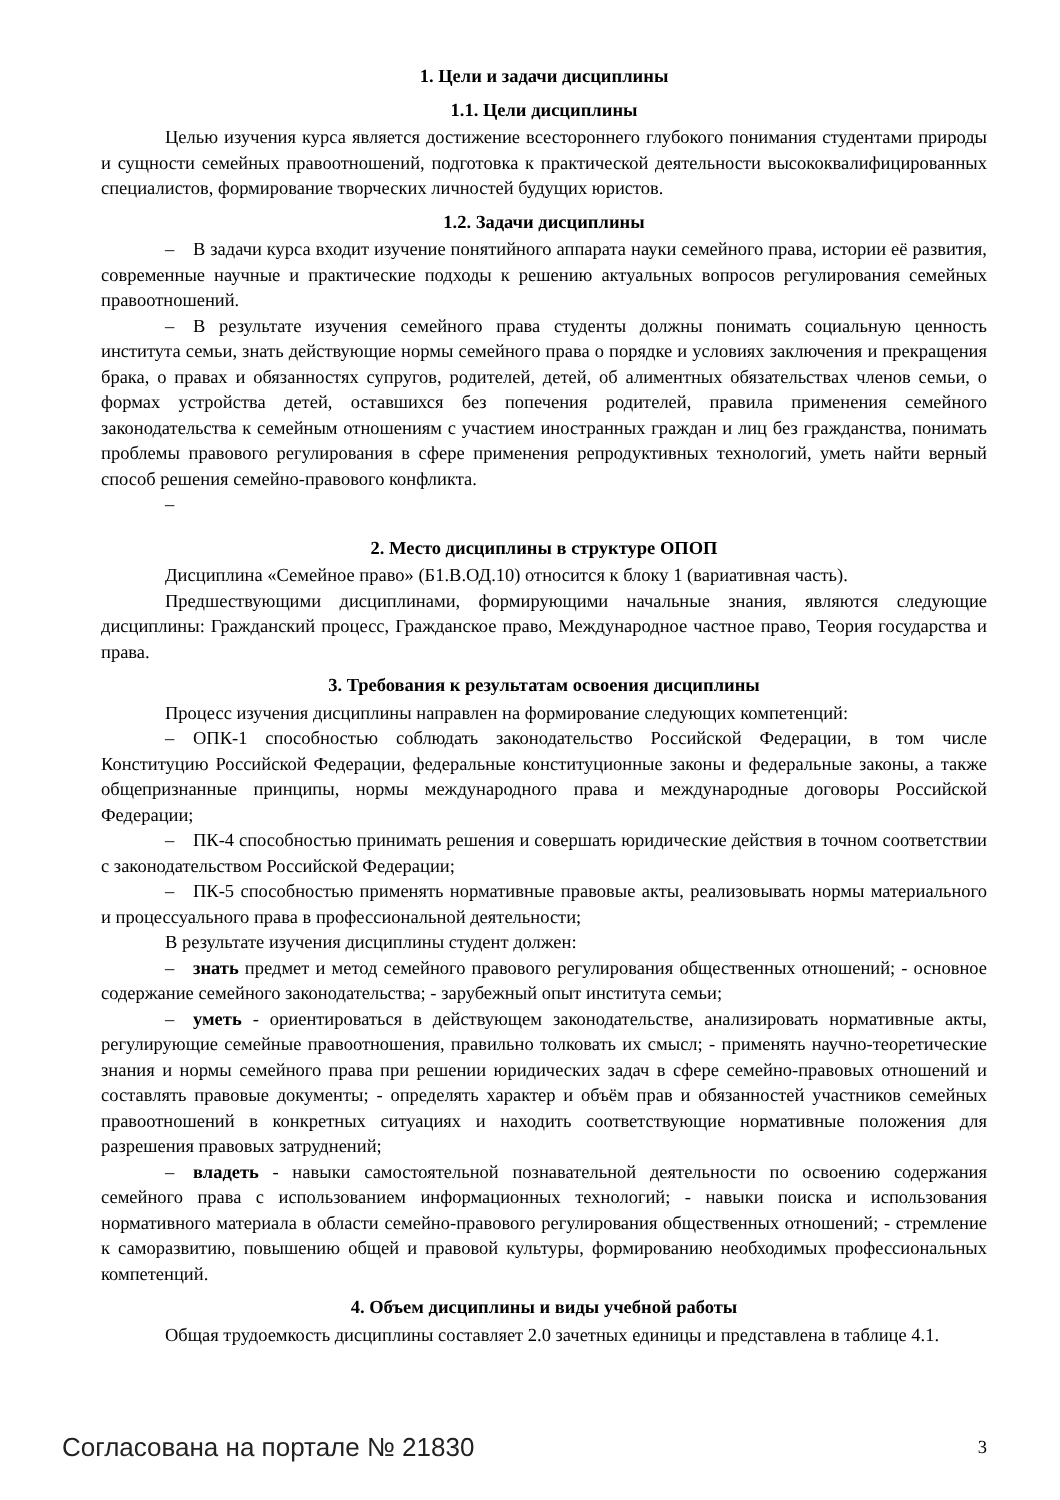1. Цели и задачи дисциплины
1.1. Цели дисциплины
Целью изучения курса является достижение всестороннего глубокого понимания студентами природы и сущности семейных правоотношений, подготовка к практической деятельности высококвалифицированных специалистов, формирование творческих личностей будущих юристов.
1.2. Задачи дисциплины
– В задачи курса входит изучение понятийного аппарата науки семейного права, истории её развития, современные научные и практические подходы к решению актуальных вопросов регулирования семейных правоотношений.
– В результате изучения семейного права студенты должны понимать социальную ценность института семьи, знать действующие нормы семейного права о порядке и условиях заключения и прекращения брака, о правах и обязанностях супругов, родителей, детей, об алиментных обязательствах членов семьи, о формах устройства детей, оставшихся без попечения родителей, правила применения семейного законодательства к семейным отношениям с участием иностранных граждан и лиц без гражданства, понимать проблемы правового регулирования в сфере применения репродуктивных технологий, уметь найти верный способ решения семейно-правового конфликта.
–
2. Место дисциплины в структуре ОПОП
Дисциплина «Семейное право» (Б1.В.ОД.10) относится к блоку 1 (вариативная часть).
Предшествующими дисциплинами, формирующими начальные знания, являются следующие дисциплины: Гражданский процесс, Гражданское право, Международное частное право, Теория государства и права.
3. Требования к результатам освоения дисциплины
Процесс изучения дисциплины направлен на формирование следующих компетенций:
– ОПК-1 способностью соблюдать законодательство Российской Федерации, в том числе Конституцию Российской Федерации, федеральные конституционные законы и федеральные законы, а также общепризнанные принципы, нормы международного права и международные договоры Российской Федерации;
– ПК-4 способностью принимать решения и совершать юридические действия в точном соответствии с законодательством Российской Федерации;
– ПК-5 способностью применять нормативные правовые акты, реализовывать нормы материального и процессуального права в профессиональной деятельности;
В результате изучения дисциплины студент должен:
– знать предмет и метод семейного правового регулирования общественных отношений; - основное содержание семейного законодательства; - зарубежный опыт института семьи;
– уметь - ориентироваться в действующем законодательстве, анализировать нормативные акты, регулирующие семейные правоотношения, правильно толковать их смысл; - применять научно-теоретические знания и нормы семейного права при решении юридических задач в сфере семейно-правовых отношений и составлять правовые документы; - определять характер и объём прав и обязанностей участников семейных правоотношений в конкретных ситуациях и находить соответствующие нормативные положения для разрешения правовых затруднений;
– владеть - навыки самостоятельной познавательной деятельности по освоению содержания семейного права с использованием информационных технологий; - навыки поиска и использования нормативного материала в области семейно-правового регулирования общественных отношений; - стремление к саморазвитию, повышению общей и правовой культуры, формированию необходимых профессиональных компетенций.
4. Объем дисциплины и виды учебной работы
Общая трудоемкость дисциплины составляет 2.0 зачетных единицы и представлена в таблице 4.1.
Согласована на портале № 21830 3